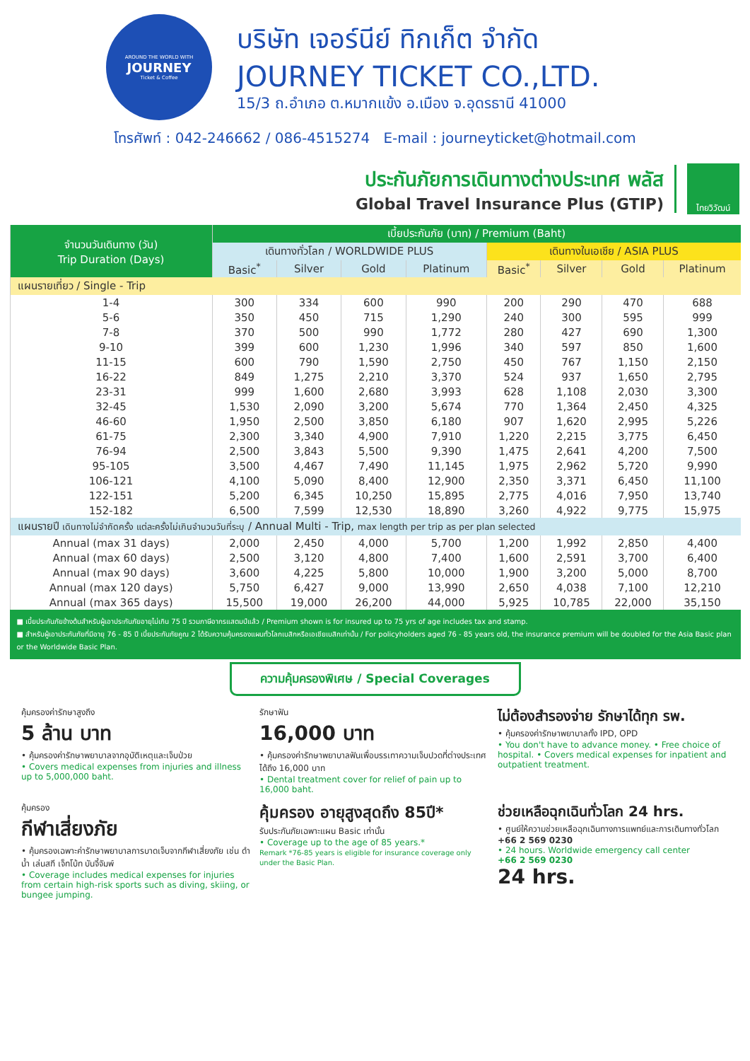AROUND THE WORLD WITH
JOURNEY
Ticket & Coffee
บริษัท เจอร์นีย์ ทิกเก็ต จำกัด
JOURNEY TICKET CO.,LTD.
15/3 ถ.อำเภอ ต.หมากแข้ง อ.เมือง จ.อุดรธานี 41000
โทรศัพท์ : 042-246662 / 086-4515274 E-mail : journeyticket@hotmail.com
ประกันภัยการเดินทางต่างประเทศ พลัส
Global Travel Insurance Plus (GTIP)
ไทยวิวัฒน์
| จำนวนวันเดินทาง (วัน) Trip Duration (Days) | เบี้ยประกันภัย (บาท) / Premium (Baht) | | | | | | | |
| --- | --- | --- | --- | --- | --- | --- | --- | --- |
| | เดินทางทั่วโลก / WORLDWIDE PLUS | | | | เดินทางในเอเชีย / ASIA PLUS | | | |
| | Basic<sup>*</sup> | Silver | Gold | Platinum | Basic<sup>*</sup> | Silver | Gold | Platinum |
| แผนรายเที่ยว / Single - Trip | | | | | | | | |
| 1-4 | 300 | 334 | 600 | 990 | 200 | 290 | 470 | 688 |
| 5-6 | 350 | 450 | 715 | 1,290 | 240 | 300 | 595 | 999 |
| 7-8 | 370 | 500 | 990 | 1,772 | 280 | 427 | 690 | 1,300 |
| 9-10 | 399 | 600 | 1,230 | 1,996 | 340 | 597 | 850 | 1,600 |
| 11-15 | 600 | 790 | 1,590 | 2,750 | 450 | 767 | 1,150 | 2,150 |
| 16-22 | 849 | 1,275 | 2,210 | 3,370 | 524 | 937 | 1,650 | 2,795 |
| 23-31 | 999 | 1,600 | 2,680 | 3,993 | 628 | 1,108 | 2,030 | 3,300 |
| 32-45 | 1,530 | 2,090 | 3,200 | 5,674 | 770 | 1,364 | 2,450 | 4,325 |
| 46-60 | 1,950 | 2,500 | 3,850 | 6,180 | 907 | 1,620 | 2,995 | 5,226 |
| 61-75 | 2,300 | 3,340 | 4,900 | 7,910 | 1,220 | 2,215 | 3,775 | 6,450 |
| 76-94 | 2,500 | 3,843 | 5,500 | 9,390 | 1,475 | 2,641 | 4,200 | 7,500 |
| 95-105 | 3,500 | 4,467 | 7,490 | 11,145 | 1,975 | 2,962 | 5,720 | 9,990 |
| 106-121 | 4,100 | 5,090 | 8,400 | 12,900 | 2,350 | 3,371 | 6,450 | 11,100 |
| 122-151 | 5,200 | 6,345 | 10,250 | 15,895 | 2,775 | 4,016 | 7,950 | 13,740 |
| 152-182 | 6,500 | 7,599 | 12,530 | 18,890 | 3,260 | 4,922 | 9,775 | 15,975 |
| แผนรายปี เดินทางไม่จำกัดครั้ง แต่ละครั้งไม่เกินจำนวนวันที่ระบุ / Annual Multi - Trip, max length per trip as per plan selected | | | | | | | | |
| Annual (max 31 days) | 2,000 | 2,450 | 4,000 | 5,700 | 1,200 | 1,992 | 2,850 | 4,400 |
| Annual (max 60 days) | 2,500 | 3,120 | 4,800 | 7,400 | 1,600 | 2,591 | 3,700 | 6,400 |
| Annual (max 90 days) | 3,600 | 4,225 | 5,800 | 10,000 | 1,900 | 3,200 | 5,000 | 8,700 |
| Annual (max 120 days) | 5,750 | 6,427 | 9,000 | 13,990 | 2,650 | 4,038 | 7,100 | 12,210 |
| Annual (max 365 days) | 15,500 | 19,000 | 26,200 | 44,000 | 5,925 | 10,785 | 22,000 | 35,150 |
■ เบี้ยประกันภัยข้างต้นสำหรับผู้เอาประกันภัยอายุไม่เกิน 75 ปี รวมภาษีอากรแสตมป์แล้ว / Premium shown is for insured up to 75 yrs of age includes tax and stamp.
■ สำหรับผู้เอาประกันภัยที่มีอายุ 76 - 85 ปี เบี้ยประกันภัยคูณ 2 ได้รับความคุ้มครองแผนทั่วโลกเบสิกหรือเอเชียเบสิกเท่านั้น / For policyholders aged 76 - 85 years old, the insurance premium will be doubled for the Asia Basic plan or the Worldwide Basic Plan.
ความคุ้มครองพิเศษ / Special Coverages
คุ้มครองค่ารักษาสูงถึง
5 ล้าน บาท
• คุ้มครองค่ารักษาพยาบาลจากอุบัติเหตุและเจ็บป่วย
• Covers medical expenses from injuries and illness up to 5,000,000 baht.
รักษาฟัน
16,000 บาท
• คุ้มครองค่ารักษาพยาบาลฟันเพื่อบรรเทาความเจ็บปวดที่ต่างประเทศ ได้ถึง 16,000 บาท
• Dental treatment cover for relief of pain up to 16,000 baht.
ไม่ต้องสำรองจ่าย รักษาได้ทุก รพ.
• คุ้มครองค่ารักษาพยาบาลทั้ง IPD, OPD
• You don't have to advance money. • Free choice of hospital. • Covers medical expenses for inpatient and outpatient treatment.
คุ้มครอง
กีฬาเสี่ยงภัย
• คุ้มครองเฉพาะค่ารักษาพยาบาลการบาดเจ็บจากกีฬาเสี่ยงภัย เช่น ดำน้ำ เล่นสกี เจ็ทโบ้ท บันจี้จัมพ์
• Coverage includes medical expenses for injuries from certain high-risk sports such as diving, skiing, or bungee jumping.
คุ้มครอง อายุสูงสุดถึง 85ปี*
รับประกันภัยเฉพาะแผน Basic เท่านั้น
• Coverage up to the age of 85 years.*
Remark *76-85 years is eligible for insurance coverage only under the Basic Plan.
ช่วยเหลือฉุกเฉินทั่วโลก 24 hrs.
• ศูนย์ให้ความช่วยเหลือฉุกเฉินทางการแพทย์และการเดินทางทั่วโลก
+66 2 569 0230
• 24 hours. Worldwide emergency call center
+66 2 569 0230
24 hrs.